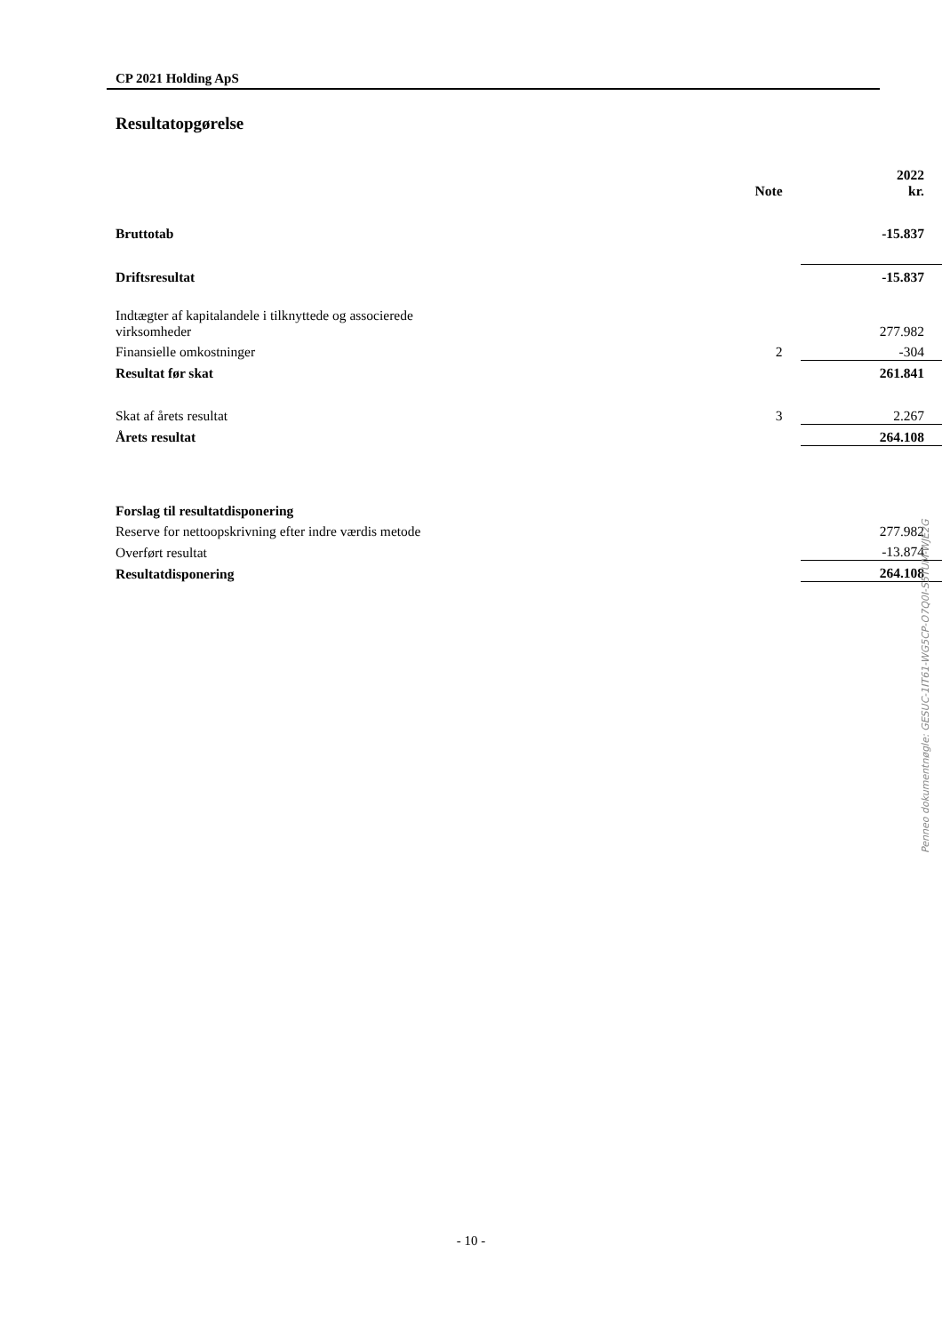CP 2021 Holding ApS
Resultatopgørelse
| | Note | 2022 kr. |
| --- | --- | --- |
| Bruttotab | | -15.837 |
| Driftsresultat | | -15.837 |
| Indtægter af kapitalandele i tilknyttede og associerede virksomheder | | 277.982 |
| Finansielle omkostninger | 2 | -304 |
| Resultat før skat | | 261.841 |
| Skat af årets resultat | 3 | 2.267 |
| Årets resultat | | 264.108 |
| Forslag til resultatdisponering | | |
| Reserve for nettoopskrivning efter indre værdis metode | | 277.982 |
| Overført resultat | | -13.874 |
| Resultatdisponering | | 264.108 |
Penneo dokumentnøgle: GESUC-1IT61-WG5CP-O7Q0I-S5TUM-WJE2G
- 10 -